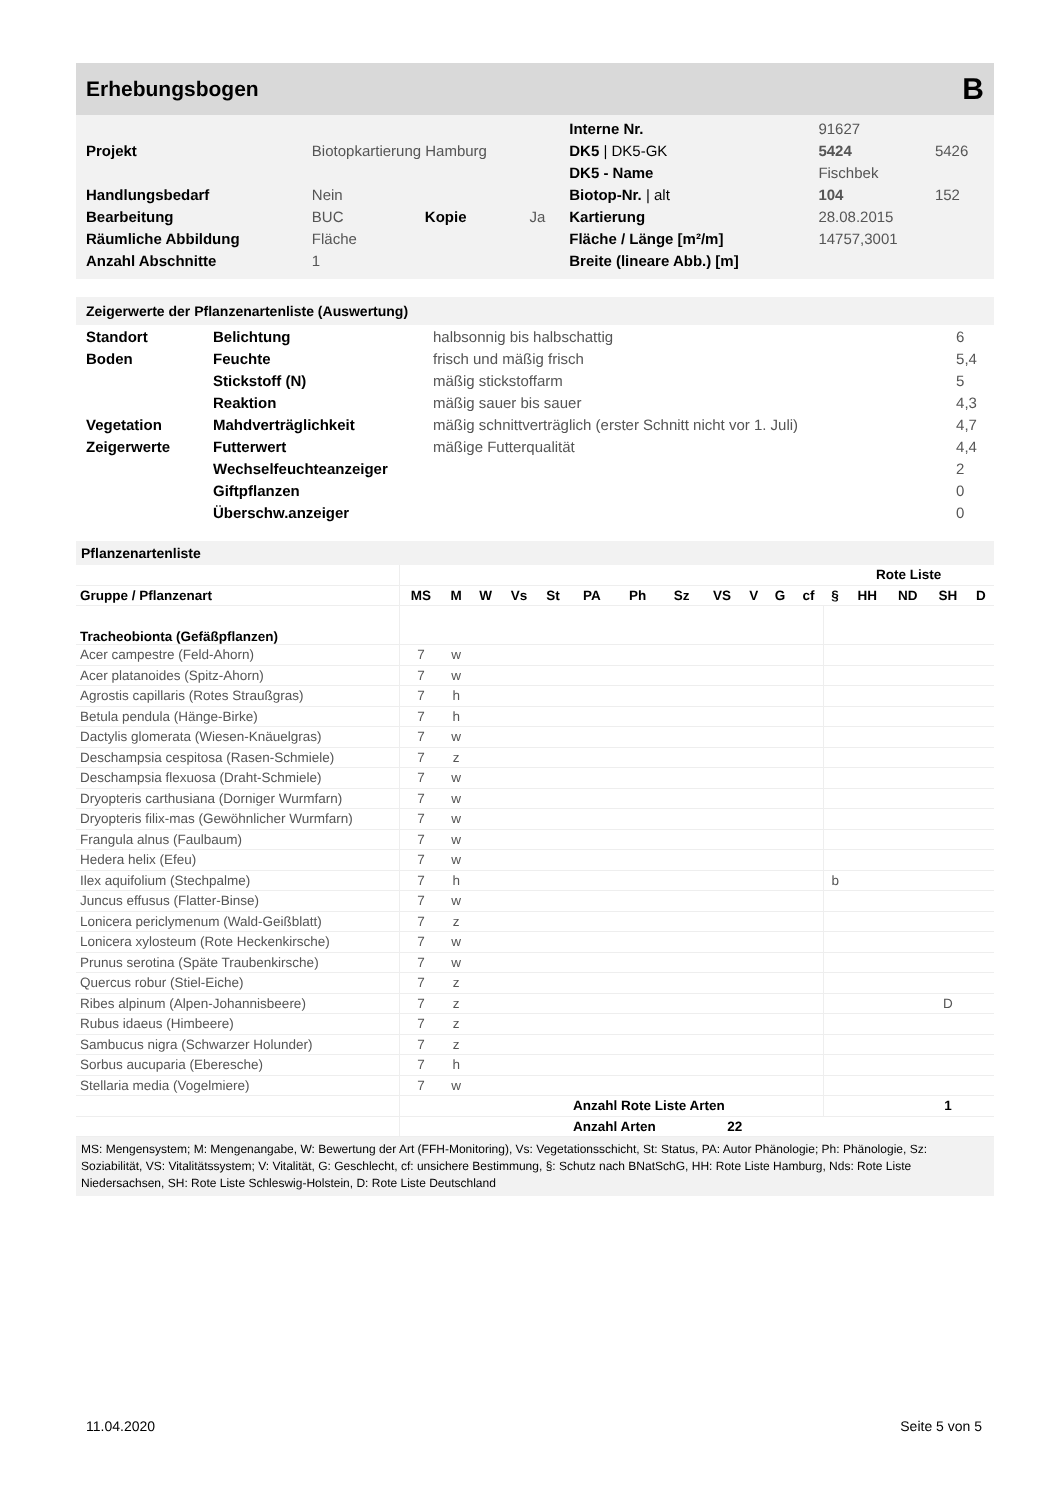Erhebungsbogen B
| | | | | Interne Nr. | 91627 | |
| Projekt | Biotopkartierung Hamburg | | | DK5 / DK5-GK | 5424 | 5426 |
| | | | | DK5 - Name | Fischbek | |
| Handlungsbedarf | Nein | | | Biotop-Nr. / alt | 104 | 152 |
| Bearbeitung | BUC | Kopie | Ja | Kartierung | 28.08.2015 | |
| Räumliche Abbildung | Fläche | | | Fläche / Länge [m²/m] | 14757,3001 | |
| Anzahl Abschnitte | 1 | | | Breite (lineare Abb.) [m] | | |
Zeigerwerte der Pflanzenartenliste (Auswertung)
| Standort | Belichtung | halbsonnig bis halbschattig | 6 |
| Boden | Feuchte | frisch und mäßig frisch | 5,4 |
| | Stickstoff (N) | mäßig stickstoffarm | 5 |
| | Reaktion | mäßig sauer bis sauer | 4,3 |
| Vegetation | Mahdverträglichkeit | mäßig schnittverträglich (erster Schnitt nicht vor 1. Juli) | 4,7 |
| Zeigerwerte | Futterwert | mäßige Futterqualität | 4,4 |
| | Wechselfeuchteanzeiger | | 2 |
| | Giftpflanzen | | 0 |
| | Überschw.anzeiger | | 0 |
Pflanzenartenliste
| | | | | | | | | | | | | | Rote Liste | | | | |
| --- | --- | --- | --- | --- | --- | --- | --- | --- | --- | --- | --- | --- | --- | --- | --- | --- | --- |
| Gruppe / Pflanzenart | MS | M | W | Vs | St | PA | Ph | Sz | VS | V | G | cf | § | HH | ND | SH | D |
| Tracheobionta (Gefäßpflanzen) | | | | | | | | | | | | | | | | | |
| Acer campestre (Feld-Ahorn) | 7 | w | | | | | | | | | | | | | | | |
| Acer platanoides (Spitz-Ahorn) | 7 | w | | | | | | | | | | | | | | | |
| Agrostis capillaris (Rotes Straußgras) | 7 | h | | | | | | | | | | | | | | | |
| Betula pendula (Hänge-Birke) | 7 | h | | | | | | | | | | | | | | | |
| Dactylis glomerata (Wiesen-Knäuelgras) | 7 | w | | | | | | | | | | | | | | | |
| Deschampsia cespitosa (Rasen-Schmiele) | 7 | z | | | | | | | | | | | | | | | |
| Deschampsia flexuosa (Draht-Schmiele) | 7 | w | | | | | | | | | | | | | | | |
| Dryopteris carthusiana (Dorniger Wurmfarn) | 7 | w | | | | | | | | | | | | | | | |
| Dryopteris filix-mas (Gewöhnlicher Wurmfarn) | 7 | w | | | | | | | | | | | | | | | |
| Frangula alnus (Faulbaum) | 7 | w | | | | | | | | | | | | | | | |
| Hedera helix (Efeu) | 7 | w | | | | | | | | | | | | | | | |
| Ilex aquifolium (Stechpalme) | 7 | h | | | | | | | | | | | b | | | | |
| Juncus effusus (Flatter-Binse) | 7 | w | | | | | | | | | | | | | | | |
| Lonicera periclymenum (Wald-Geißblatt) | 7 | z | | | | | | | | | | | | | | | |
| Lonicera xylosteum (Rote Heckenkirsche) | 7 | w | | | | | | | | | | | | | | | |
| Prunus serotina (Späte Traubenkirsche) | 7 | w | | | | | | | | | | | | | | | |
| Quercus robur (Stiel-Eiche) | 7 | z | | | | | | | | | | | | | | | |
| Ribes alpinum (Alpen-Johannisbeere) | 7 | z | | | | | | | | | | | | | | D | |
| Rubus idaeus (Himbeere) | 7 | z | | | | | | | | | | | | | | | |
| Sambucus nigra (Schwarzer Holunder) | 7 | z | | | | | | | | | | | | | | | |
| Sorbus aucuparia (Eberesche) | 7 | h | | | | | | | | | | | | | | | |
| Stellaria media (Vogelmiere) | 7 | w | | | | | | | | | | | | | | | |
| | | | | | | Anzahl Rote Liste Arten | | | | | | | | | | 1 | |
| | | | | | | Anzahl Arten | | | 22 | | | | | | | | |
MS: Mengensystem; M: Mengenangabe, W: Bewertung der Art (FFH-Monitoring), Vs: Vegetationsschicht, St: Status, PA: Autor Phänologie; Ph: Phänologie, Sz: Soziabilität, VS: Vitalitätssystem; V: Vitalität, G: Geschlecht, cf: unsichere Bestimmung, §: Schutz nach BNatSchG, HH: Rote Liste Hamburg, Nds: Rote Liste Niedersachsen, SH: Rote Liste Schleswig-Holstein, D: Rote Liste Deutschland
11.04.2020 Seite 5 von 5